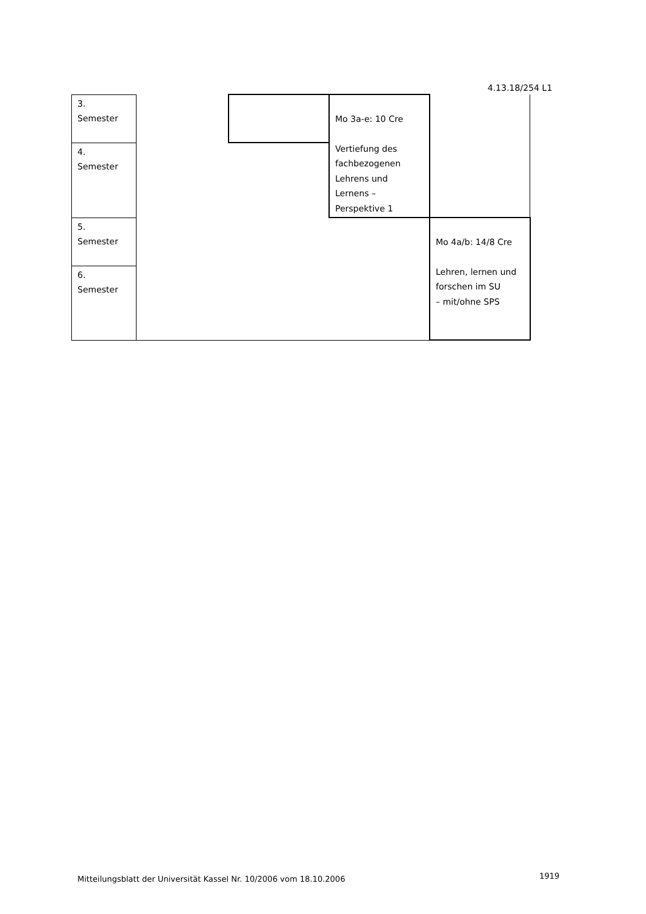4.13.18/254 L1
| 3. Semester | | | Mo 3a-e: 10 Cre Vertiefung des fachbezogenen Lehrens und Lernens – Perspektive 1 | |
| 4. Semester | | | | |
| 5. Semester | | | | Mo 4a/b: 14/8 Cre Lehren, lernen und forschen im SU – mit/ohne SPS |
| 6. Semester | | | | |
Mitteilungsblatt der Universität Kassel Nr. 10/2006 vom 18.10.2006
1919